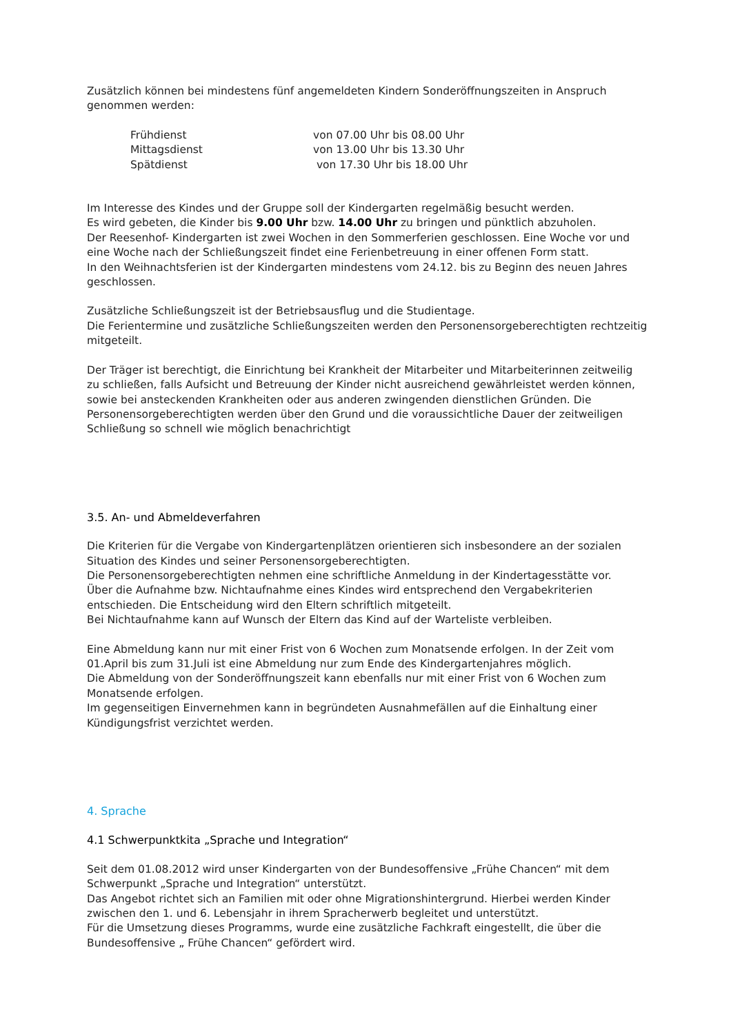Zusätzlich können bei mindestens fünf angemeldeten Kindern Sonderöffnungszeiten in Anspruch genommen werden:
| Frühdienst | von 07.00 Uhr bis 08.00 Uhr |
| Mittagsdienst | von 13.00 Uhr bis 13.30 Uhr |
| Spätdienst | von 17.30 Uhr bis 18.00 Uhr |
Im Interesse des Kindes und der Gruppe soll der Kindergarten regelmäßig besucht werden.
Es wird gebeten, die Kinder bis 9.00 Uhr bzw. 14.00 Uhr zu bringen und pünktlich abzuholen.
Der Reesenhof- Kindergarten ist zwei Wochen in den Sommerferien geschlossen. Eine Woche vor und eine Woche nach der Schließungszeit findet eine Ferienbetreuung in einer offenen Form statt.
In den Weihnachtsferien ist der Kindergarten mindestens vom 24.12. bis zu Beginn des neuen Jahres geschlossen.
Zusätzliche Schließungszeit ist der Betriebsausflug und die Studientage.
Die Ferientermine und zusätzliche Schließungszeiten werden den Personensorgeberechtigten rechtzeitig mitgeteilt.
Der Träger ist berechtigt, die Einrichtung bei Krankheit der Mitarbeiter und Mitarbeiterinnen zeitweilig zu schließen, falls Aufsicht und Betreuung der Kinder nicht ausreichend gewährleistet werden können, sowie bei ansteckenden Krankheiten oder aus anderen zwingenden dienstlichen Gründen. Die Personensorgeberechtigten werden über den Grund und die voraussichtliche Dauer der zeitweiligen Schließung so schnell wie möglich benachrichtigt
3.5. An- und Abmeldeverfahren
Die Kriterien für die Vergabe von Kindergartenplätzen orientieren sich insbesondere an der sozialen Situation des Kindes und seiner Personensorgeberechtigten.
Die Personensorgeberechtigten nehmen eine schriftliche Anmeldung in der Kindertagesstätte vor.
Über die Aufnahme bzw. Nichtaufnahme eines Kindes wird entsprechend den Vergabekriterien entschieden. Die Entscheidung wird den Eltern schriftlich mitgeteilt.
Bei Nichtaufnahme kann auf Wunsch der Eltern das Kind auf der Warteliste verbleiben.
Eine Abmeldung kann nur mit einer Frist von 6 Wochen zum Monatsende erfolgen. In der Zeit vom 01.April bis zum 31.Juli ist eine Abmeldung nur zum Ende des Kindergartenjahres möglich.
Die Abmeldung von der Sonderöffnungszeit kann ebenfalls nur mit einer Frist von 6 Wochen zum Monatsende erfolgen.
Im gegenseitigen Einvernehmen kann in begründeten Ausnahmefällen auf die Einhaltung einer Kündigungsfrist verzichtet werden.
4. Sprache
4.1 Schwerpunktkita „Sprache und Integration“
Seit dem 01.08.2012 wird unser Kindergarten von der Bundesoffensive „Frühe Chancen“ mit dem Schwerpunkt „Sprache und Integration“ unterstützt.
Das Angebot richtet sich an Familien mit oder ohne Migrationshintergrund. Hierbei werden Kinder zwischen den 1. und 6. Lebensjahr in ihrem Spracherwerb begleitet und unterstützt.
Für die Umsetzung dieses Programms, wurde eine zusätzliche Fachkraft eingestellt, die über die Bundesoffensive „ Frühe Chancen“ gefördert wird.